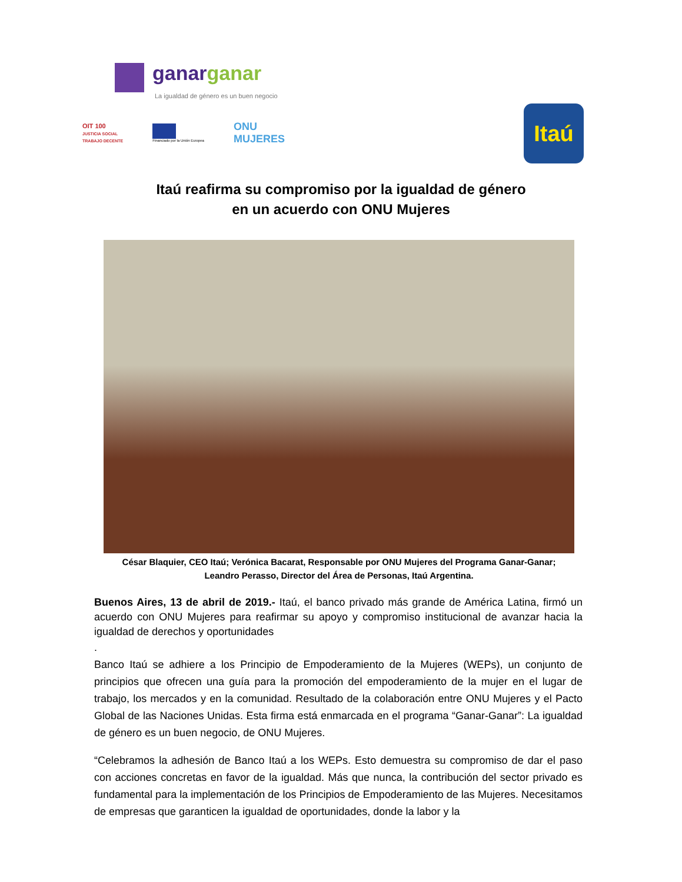ganarganar
La igualdad de género es un buen negocio
OIT 100
JUSTICIA SOCIAL
TRABAJO DECENTE
Financiado por la Unión Europea
ONU
MUJERES
Itaú
Itaú reafirma su compromiso por la igualdad de género
en un acuerdo con ONU Mujeres
César Blaquier, CEO Itaú; Verónica Bacarat, Responsable por ONU Mujeres del Programa Ganar-Ganar; Leandro Perasso, Director del Área de Personas, Itaú Argentina.
Buenos Aires, 13 de abril de 2019.- Itaú, el banco privado más grande de América Latina, firmó un acuerdo con ONU Mujeres para reafirmar su apoyo y compromiso institucional de avanzar hacia la igualdad de derechos y oportunidades
.
Banco Itaú se adhiere a los Principio de Empoderamiento de la Mujeres (WEPs), un conjunto de principios que ofrecen una guía para la promoción del empoderamiento de la mujer en el lugar de trabajo, los mercados y en la comunidad. Resultado de la colaboración entre ONU Mujeres y el Pacto Global de las Naciones Unidas. Esta firma está enmarcada en el programa “Ganar-Ganar”: La igualdad de género es un buen negocio, de ONU Mujeres.
“Celebramos la adhesión de Banco Itaú a los WEPs. Esto demuestra su compromiso de dar el paso con acciones concretas en favor de la igualdad. Más que nunca, la contribución del sector privado es fundamental para la implementación de los Principios de Empoderamiento de las Mujeres. Necesitamos de empresas que garanticen la igualdad de oportunidades, donde la labor y la